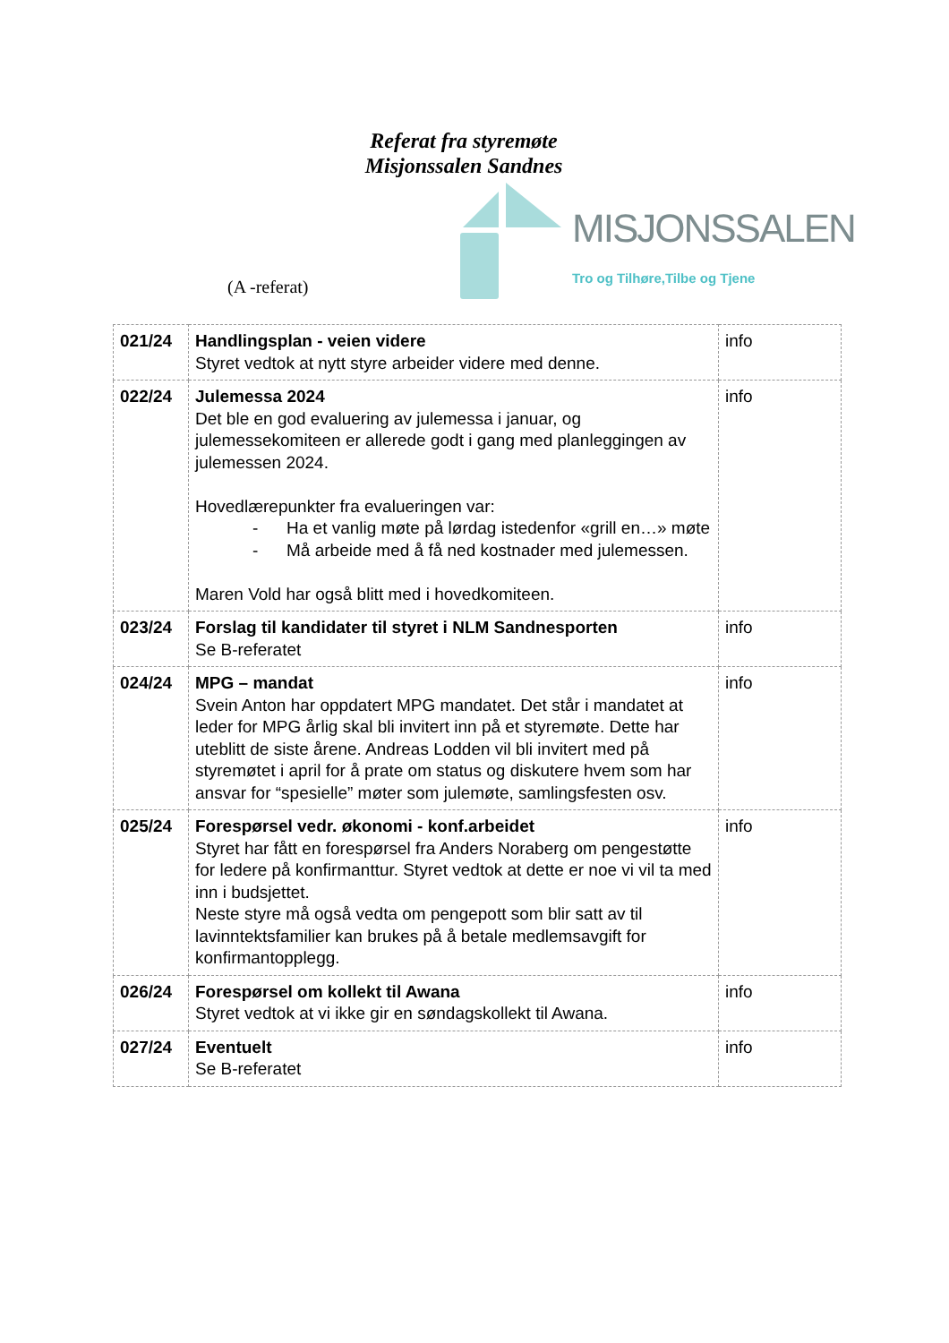Referat fra styremøte
Misjonssalen Sandnes
(A -referat)
MISJONSSALEN
Tro og Tilhøre,Tilbe og Tjene
| 021/24 | Handlingsplan - veien videre Styret vedtok at nytt styre arbeider videre med denne. | info |
| 022/24 | Julemessa 2024 Det ble en god evaluering av julemessa i januar, og julemessekomiteen er allerede godt i gang med planleggingen av julemessen 2024. Hovedlærepunkter fra evalueringen var: - Ha et vanlig møte på lørdag istedenfor «grill en…» møte - Må arbeide med å få ned kostnader med julemessen. Maren Vold har også blitt med i hovedkomiteen. | info |
| 023/24 | Forslag til kandidater til styret i NLM Sandnesporten Se B-referatet | info |
| 024/24 | MPG – mandat Svein Anton har oppdatert MPG mandatet. Det står i mandatet at leder for MPG årlig skal bli invitert inn på et styremøte. Dette har uteblitt de siste årene. Andreas Lodden vil bli invitert med på styremøtet i april for å prate om status og diskutere hvem som har ansvar for “spesielle” møter som julemøte, samlingsfesten osv. | info |
| 025/24 | Forespørsel vedr. økonomi - konf.arbeidet Styret har fått en forespørsel fra Anders Noraberg om pengestøtte for ledere på konfirmanttur. Styret vedtok at dette er noe vi vil ta med inn i budsjettet. Neste styre må også vedta om pengepott som blir satt av til lavinntektsfamilier kan brukes på å betale medlemsavgift for konfirmantopplegg. | info |
| 026/24 | Forespørsel om kollekt til Awana Styret vedtok at vi ikke gir en søndagskollekt til Awana. | info |
| 027/24 | Eventuelt Se B-referatet | info |